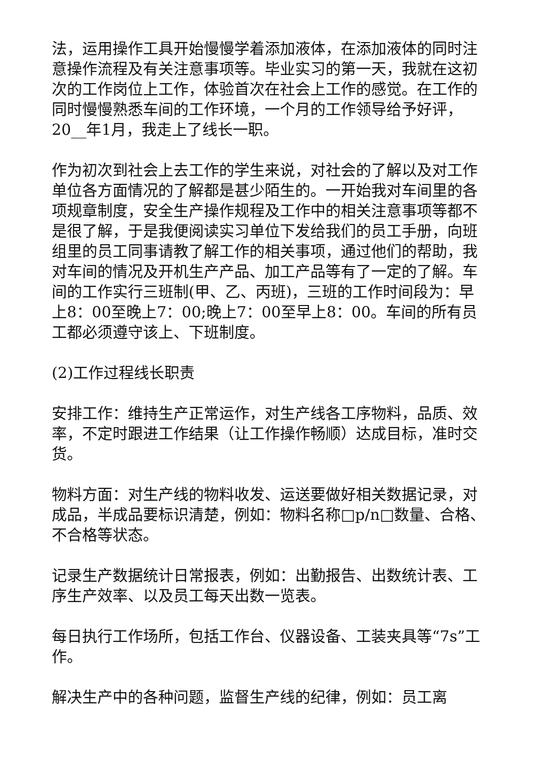法，运用操作工具开始慢慢学着添加液体，在添加液体的同时注意操作流程及有关注意事项等。毕业实习的第一天，我就在这初次的工作岗位上工作，体验首次在社会上工作的感觉。在工作的同时慢慢熟悉车间的工作环境，一个月的工作领导给予好评，20__年1月，我走上了线长一职。
作为初次到社会上去工作的学生来说，对社会的了解以及对工作单位各方面情况的了解都是甚少陌生的。一开始我对车间里的各项规章制度，安全生产操作规程及工作中的相关注意事项等都不是很了解，于是我便阅读实习单位下发给我们的员工手册，向班组里的员工同事请教了解工作的相关事项，通过他们的帮助，我对车间的情况及开机生产产品、加工产品等有了一定的了解。车间的工作实行三班制(甲、乙、丙班)，三班的工作时间段为：早上8：00至晚上7：00;晚上7：00至早上8：00。车间的所有员工都必须遵守该上、下班制度。
(2)工作过程线长职责
安排工作：维持生产正常运作，对生产线各工序物料，品质、效率，不定时跟进工作结果（让工作操作畅顺）达成目标，准时交货。
物料方面：对生产线的物料收发、运送要做好相关数据记录，对成品，半成品要标识清楚，例如：物料名称□p/n□数量、合格、不合格等状态。
记录生产数据统计日常报表，例如：出勤报告、出数统计表、工序生产效率、以及员工每天出数一览表。
每日执行工作场所，包括工作台、仪器设备、工装夹具等“7s”工作。
解决生产中的各种问题，监督生产线的纪律，例如：员工离